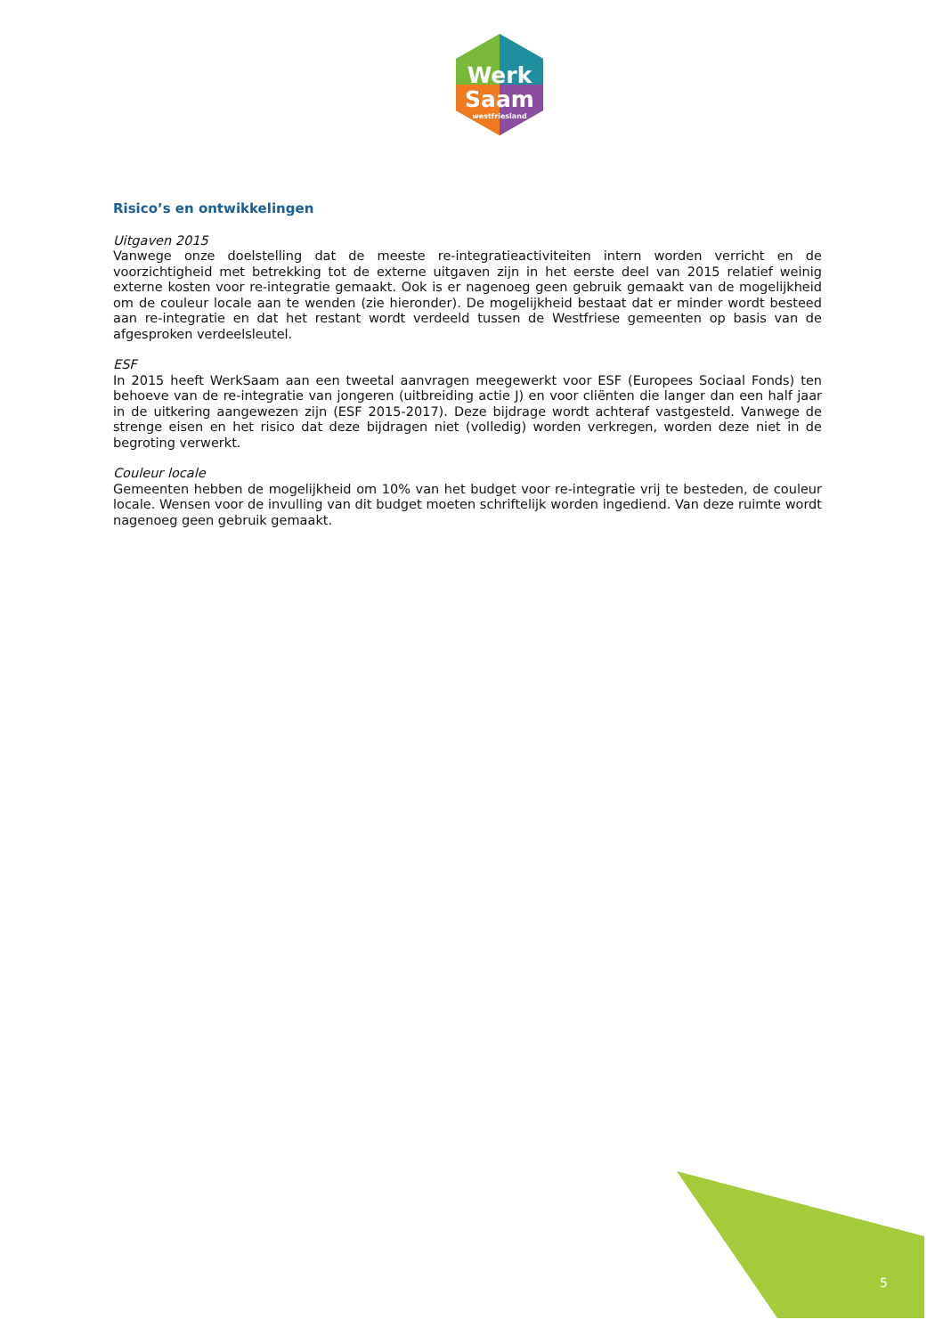Werk
Saam
westfriesland
Risico’s en ontwikkelingen
Uitgaven 2015
Vanwege onze doelstelling dat de meeste re-integratieactiviteiten intern worden verricht en de voorzichtigheid met betrekking tot de externe uitgaven zijn in het eerste deel van 2015 relatief weinig externe kosten voor re-integratie gemaakt. Ook is er nagenoeg geen gebruik gemaakt van de mogelijkheid om de couleur locale aan te wenden (zie hieronder). De mogelijkheid bestaat dat er minder wordt besteed aan re-integratie en dat het restant wordt verdeeld tussen de Westfriese gemeenten op basis van de afgesproken verdeelsleutel.
ESF
In 2015 heeft WerkSaam aan een tweetal aanvragen meegewerkt voor ESF (Europees Sociaal Fonds) ten behoeve van de re-integratie van jongeren (uitbreiding actie J) en voor cliënten die langer dan een half jaar in de uitkering aangewezen zijn (ESF 2015-2017). Deze bijdrage wordt achteraf vastgesteld. Vanwege de strenge eisen en het risico dat deze bijdragen niet (volledig) worden verkregen, worden deze niet in de begroting verwerkt.
Couleur locale
Gemeenten hebben de mogelijkheid om 10% van het budget voor re-integratie vrij te besteden, de couleur locale. Wensen voor de invulling van dit budget moeten schriftelijk worden ingediend. Van deze ruimte wordt nagenoeg geen gebruik gemaakt.
5